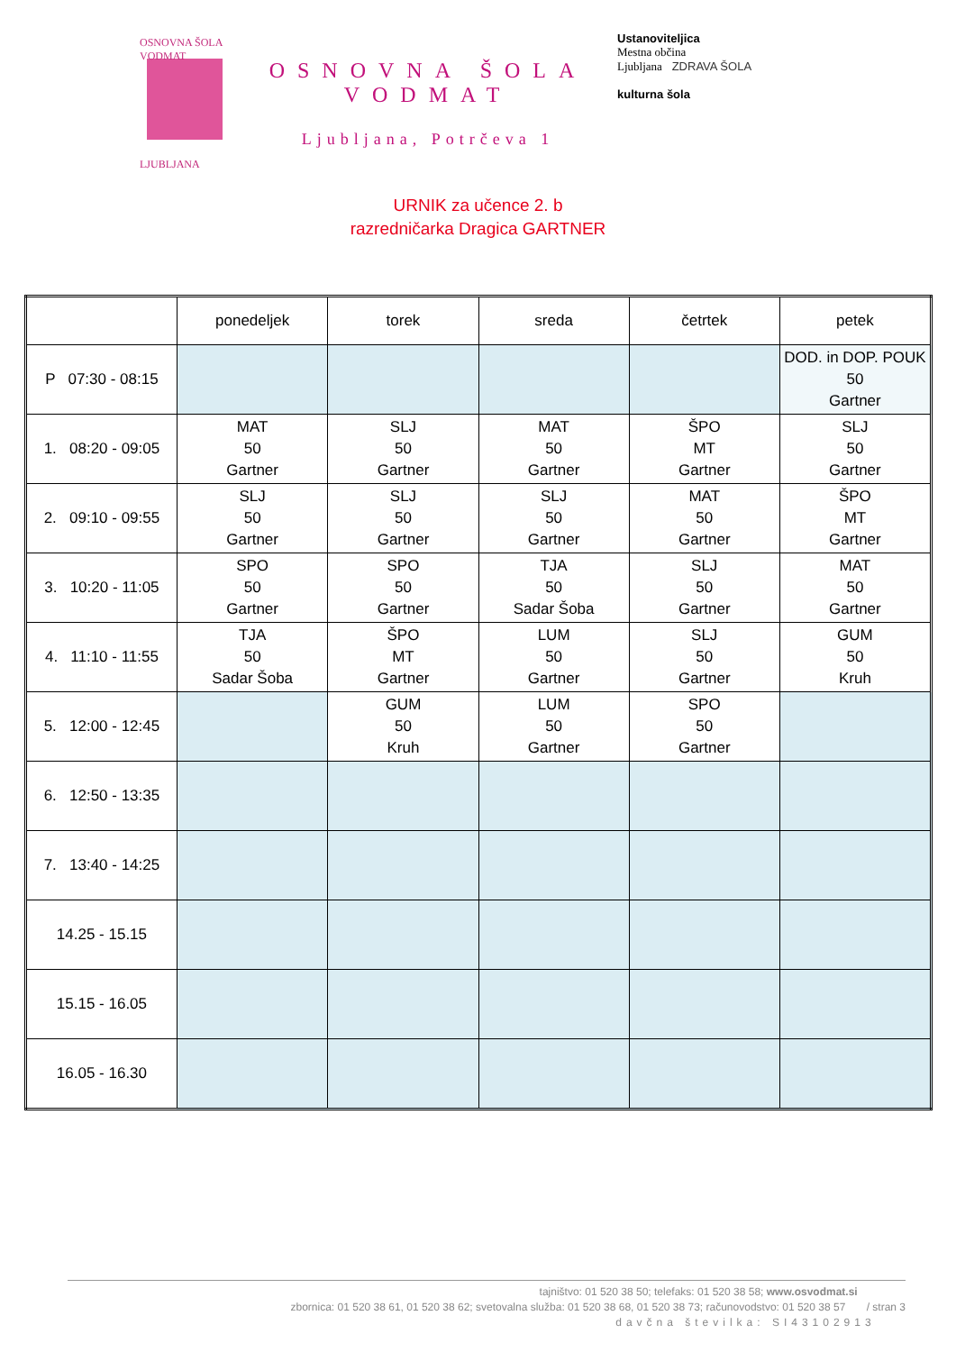OSNOVNA ŠOLA VODMAT
LJUBLJANA
OSNOVNA ŠOLA
VODMAT
Ljubljana, Potrčeva 1
Ustanoviteljica
Mestna občina
Ljubljana ZDRAVA ŠOLA
kulturna šola
URNIK za učence 2. b
razredničarka Dragica GARTNER
| | ponedeljek | torek | sreda | četrtek | petek |
| --- | --- | --- | --- | --- | --- |
| P 07:30 - 08:15 | | | | | DOD. in DOP. POUK 50 Gartner |
| 1. 08:20 - 09:05 | MAT 50 Gartner | SLJ 50 Gartner | MAT 50 Gartner | ŠPO MT Gartner | SLJ 50 Gartner |
| 2. 09:10 - 09:55 | SLJ 50 Gartner | SLJ 50 Gartner | SLJ 50 Gartner | MAT 50 Gartner | ŠPO MT Gartner |
| 3. 10:20 - 11:05 | SPO 50 Gartner | SPO 50 Gartner | TJA 50 Sadar Šoba | SLJ 50 Gartner | MAT 50 Gartner |
| 4. 11:10 - 11:55 | TJA 50 Sadar Šoba | ŠPO MT Gartner | LUM 50 Gartner | SLJ 50 Gartner | GUM 50 Kruh |
| 5. 12:00 - 12:45 | | GUM 50 Kruh | LUM 50 Gartner | SPO 50 Gartner | |
| 6. 12:50 - 13:35 | | | | | |
| 7. 13:40 - 14:25 | | | | | |
| 14.25 - 15.15 | | | | | |
| 15.15 - 16.05 | | | | | |
| 16.05 - 16.30 | | | | | |
tajništvo: 01 520 38 50; telefaks: 01 520 38 58; www.osvodmat.si
zbornica: 01 520 38 61, 01 520 38 62; svetovalna služba: 01 520 38 68, 01 520 38 73; računovodstvo: 01 520 38 57 / stran 3
davčna številka: SI43102913